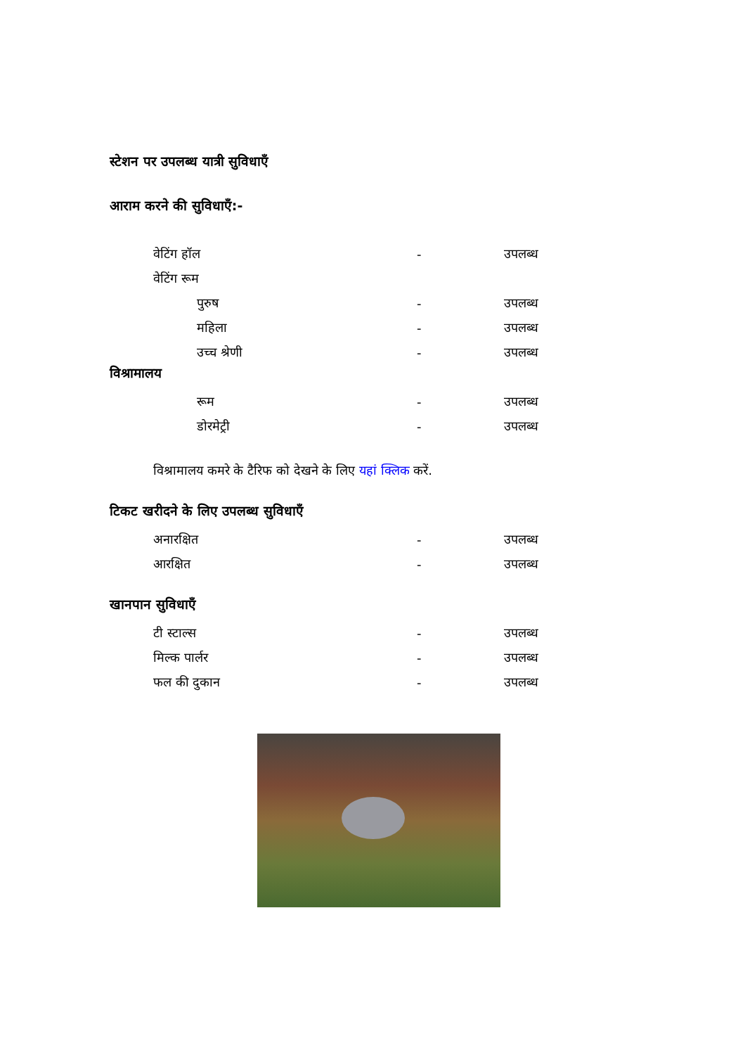स्टेशन पर उपलब्ध यात्री सुविधाएँ
आराम करने की सुविधाएँ:-
वेटिंग हॉल - उपलब्ध
वेटिंग रूम
पुरुष - उपलब्ध
महिला - उपलब्ध
उच्च श्रेणी - उपलब्ध
विश्रामालय
रूम - उपलब्ध
डोरमेट्री - उपलब्ध
विश्रामालय कमरे के टैरिफ को देखने के लिए यहां क्लिक करें.
टिकट खरीदने के लिए उपलब्ध सुविधाएँ
अनारक्षित - उपलब्ध
आरक्षित - उपलब्ध
खानपान सुविधाएँ
टी स्टाल्स - उपलब्ध
मिल्क पार्लर - उपलब्ध
फल की दुकान - उपलब्ध